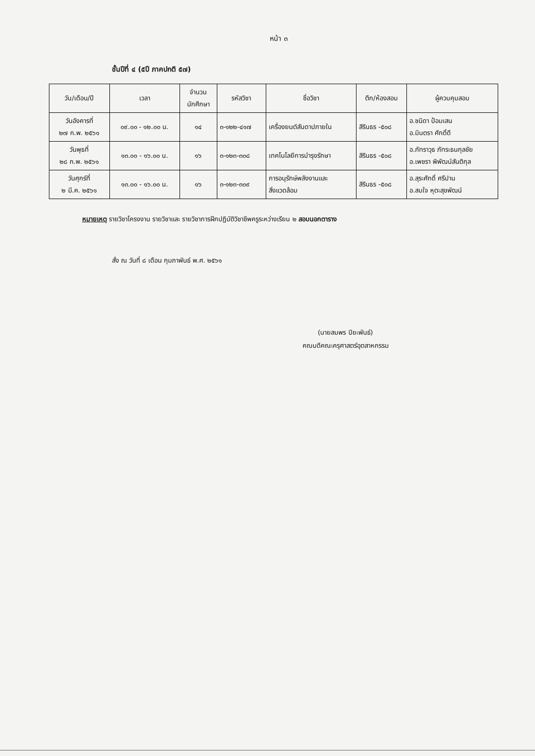หน้า ๓
ชั้นปีที่ ๔ (๕ปี ภาคปกติ ๕๗)
| วัน/เดือน/ปี | เวลา | จำนวน นักศึกษา | รหัสวิชา | ชื่อวิชา | ตึก/ห้องสอบ | ผู้ควบคุมสอบ |
| --- | --- | --- | --- | --- | --- | --- |
| วันอังคารที่ ๒๗ ก.พ. ๒๕๖๑ | ๐๙.๐๐ - ๑๒.๐๐ น. | ๑๔ | ๓-๑๒๒-๔๑๗ | เครื่องยนต์สันดาปภายใน | สิรินธร -๕๐๘ | อ.ชนิดา ป้อมเสน อ.มินตรา ศักดิ์ดี |
| วันพุธที่ ๒๘ ก.พ. ๒๕๖๑ | ๑๓.๐๐ - ๑๖.๐๐ น. | ๑๖ | ๓-๑๒๓-๓๐๘ | เทคโนโลยีการบำรุงรักษา | สิรินธร -๕๐๘ | อ.ภัทราวุธ ภัทระธนกุลชัย อ.เพชรา พิพัฒน์สันติกุล |
| วันศุกร์ที่ ๒ มี.ค. ๒๕๖๑ | ๑๓.๐๐ - ๑๖.๐๐ น. | ๑๖ | ๓-๑๒๓-๓๐๙ | การอนุรักษ์พลังงานและ สิ่งแวดล้อม | สิรินธร -๕๐๘ | อ.สุระศักดิ์ ศรีปาน อ.สมใจ หุตะสุขพัฒน์ |
หมายเหตุ รายวิชาโครงงาน รายวิชาและ รายวิชาการฝึกปฏิบัติวิชาชีพครูระหว่างเรียน ๒ สอบนอกตาราง
สั่ง ณ วันที่ ๘ เดือน กุมภาพันธ์ พ.ศ. ๒๕๖๑
(นายสมพร ปิยะพันธ์)
คณบดีคณะครุศาสตร์อุตสาหกรรม